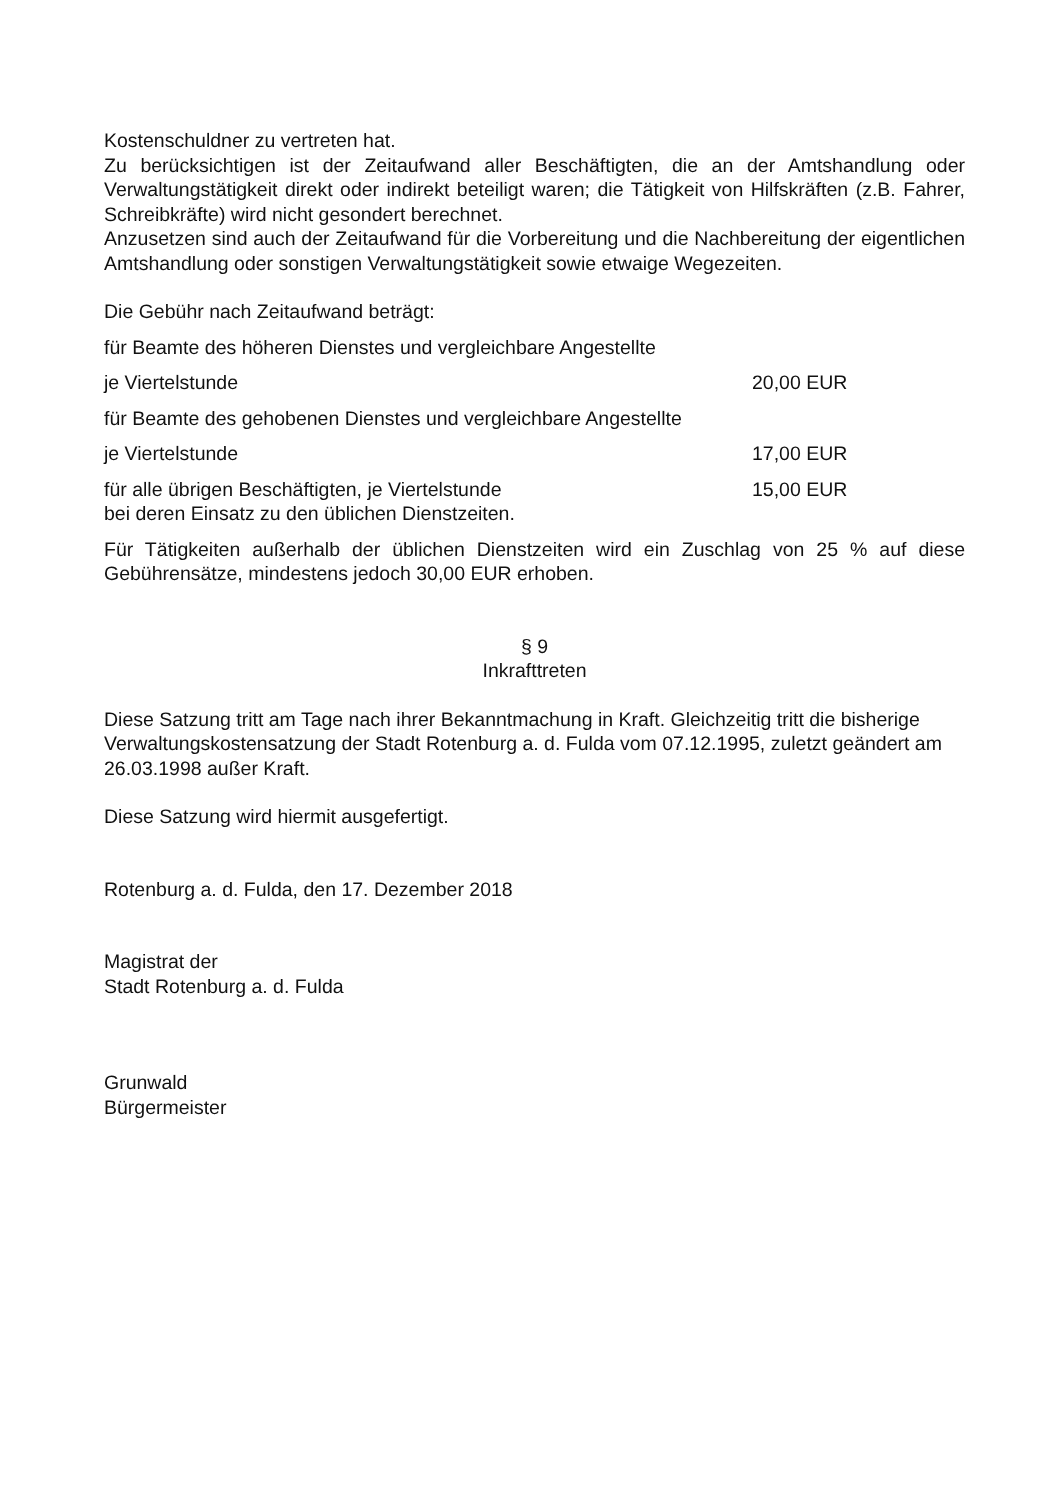Kostenschuldner zu vertreten hat.
Zu berücksichtigen ist der Zeitaufwand aller Beschäftigten, die an der Amtshandlung oder Verwaltungstätigkeit direkt oder indirekt beteiligt waren; die Tätigkeit von Hilfskräften (z.B. Fahrer, Schreibkräfte) wird nicht gesondert berechnet.
Anzusetzen sind auch der Zeitaufwand für die Vorbereitung und die Nachbereitung der eigentlichen Amtshandlung oder sonstigen Verwaltungstätigkeit sowie etwaige Wegezeiten.
Die Gebühr nach Zeitaufwand beträgt:
für Beamte des höheren Dienstes und vergleichbare Angestellte
je Viertelstunde 20,00 EUR
für Beamte des gehobenen Dienstes und vergleichbare Angestellte
je Viertelstunde 17,00 EUR
für alle übrigen Beschäftigten, je Viertelstunde 15,00 EUR
bei deren Einsatz zu den üblichen Dienstzeiten.
Für Tätigkeiten außerhalb der üblichen Dienstzeiten wird ein Zuschlag von 25 % auf diese Gebührensätze, mindestens jedoch 30,00 EUR erhoben.
§ 9
Inkrafttreten
Diese Satzung tritt am Tage nach ihrer Bekanntmachung in Kraft. Gleichzeitig tritt die bisherige Verwaltungskostensatzung der Stadt Rotenburg a. d. Fulda vom 07.12.1995, zuletzt geändert am 26.03.1998 außer Kraft.
Diese Satzung wird hiermit ausgefertigt.
Rotenburg a. d. Fulda, den 17. Dezember 2018
Magistrat der
Stadt Rotenburg a. d. Fulda
Grunwald
Bürgermeister